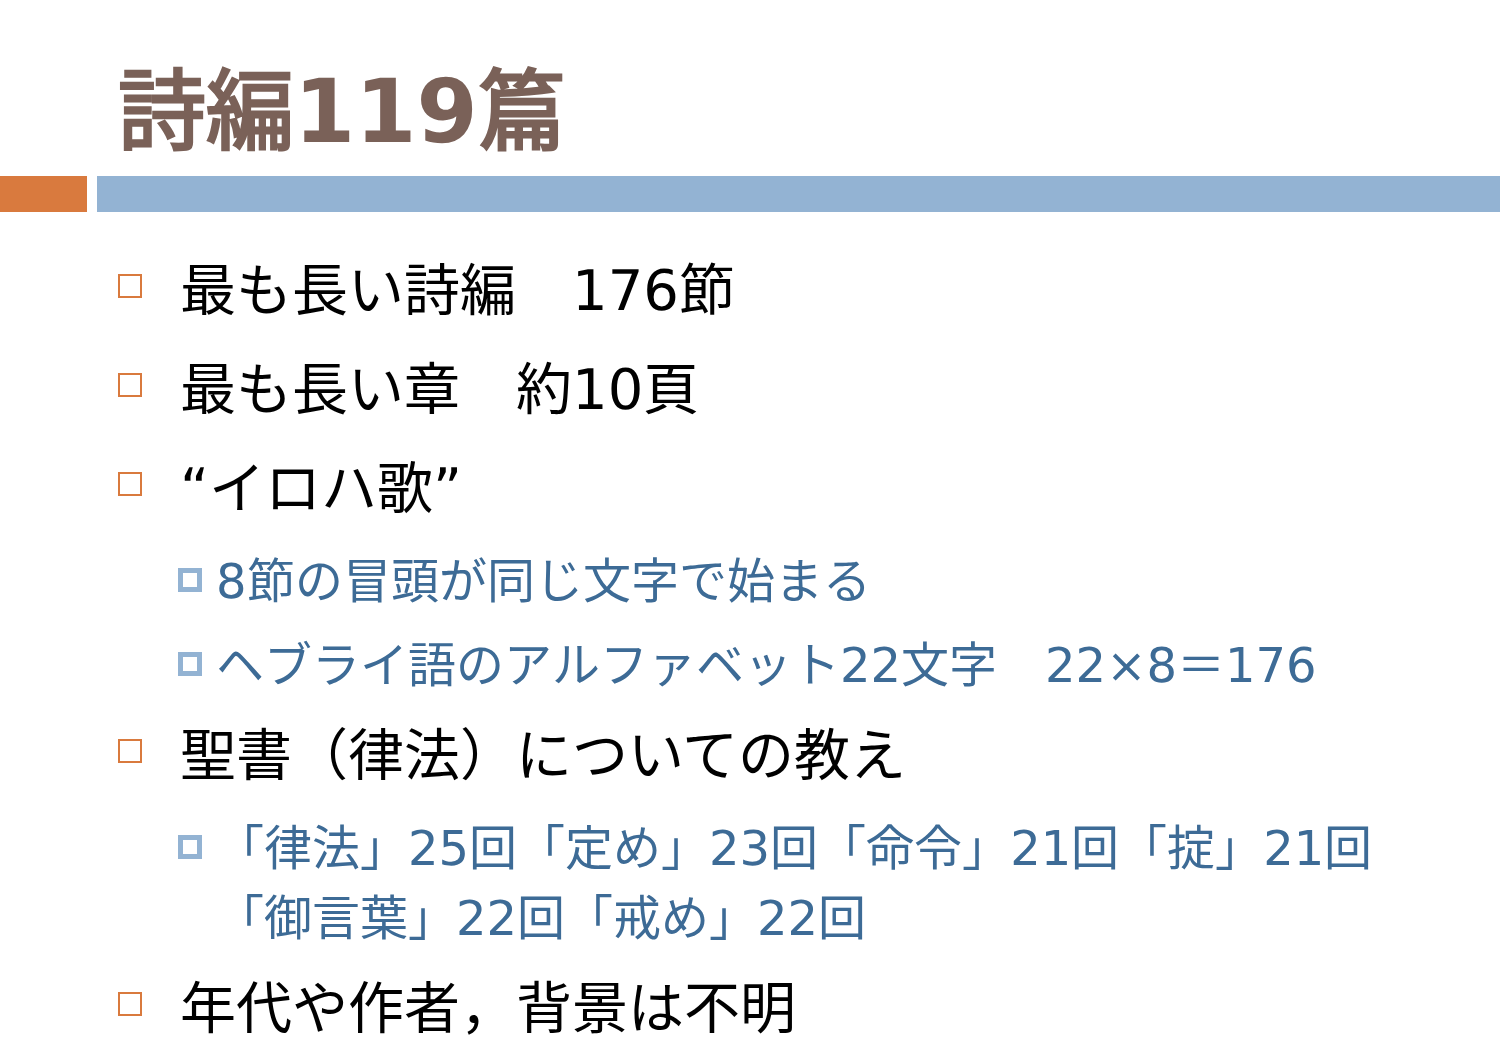詩編119篇
最も長い詩編　176節
最も長い章　約10頁
“イロハ歌”
8節の冒頭が同じ文字で始まる
ヘブライ語のアルファベット22文字　22×8＝176
聖書（律法）についての教え
「律法」25回「定め」23回「命令」21回「掟」21回
「御言葉」22回「戒め」22回
年代や作者，背景は不明